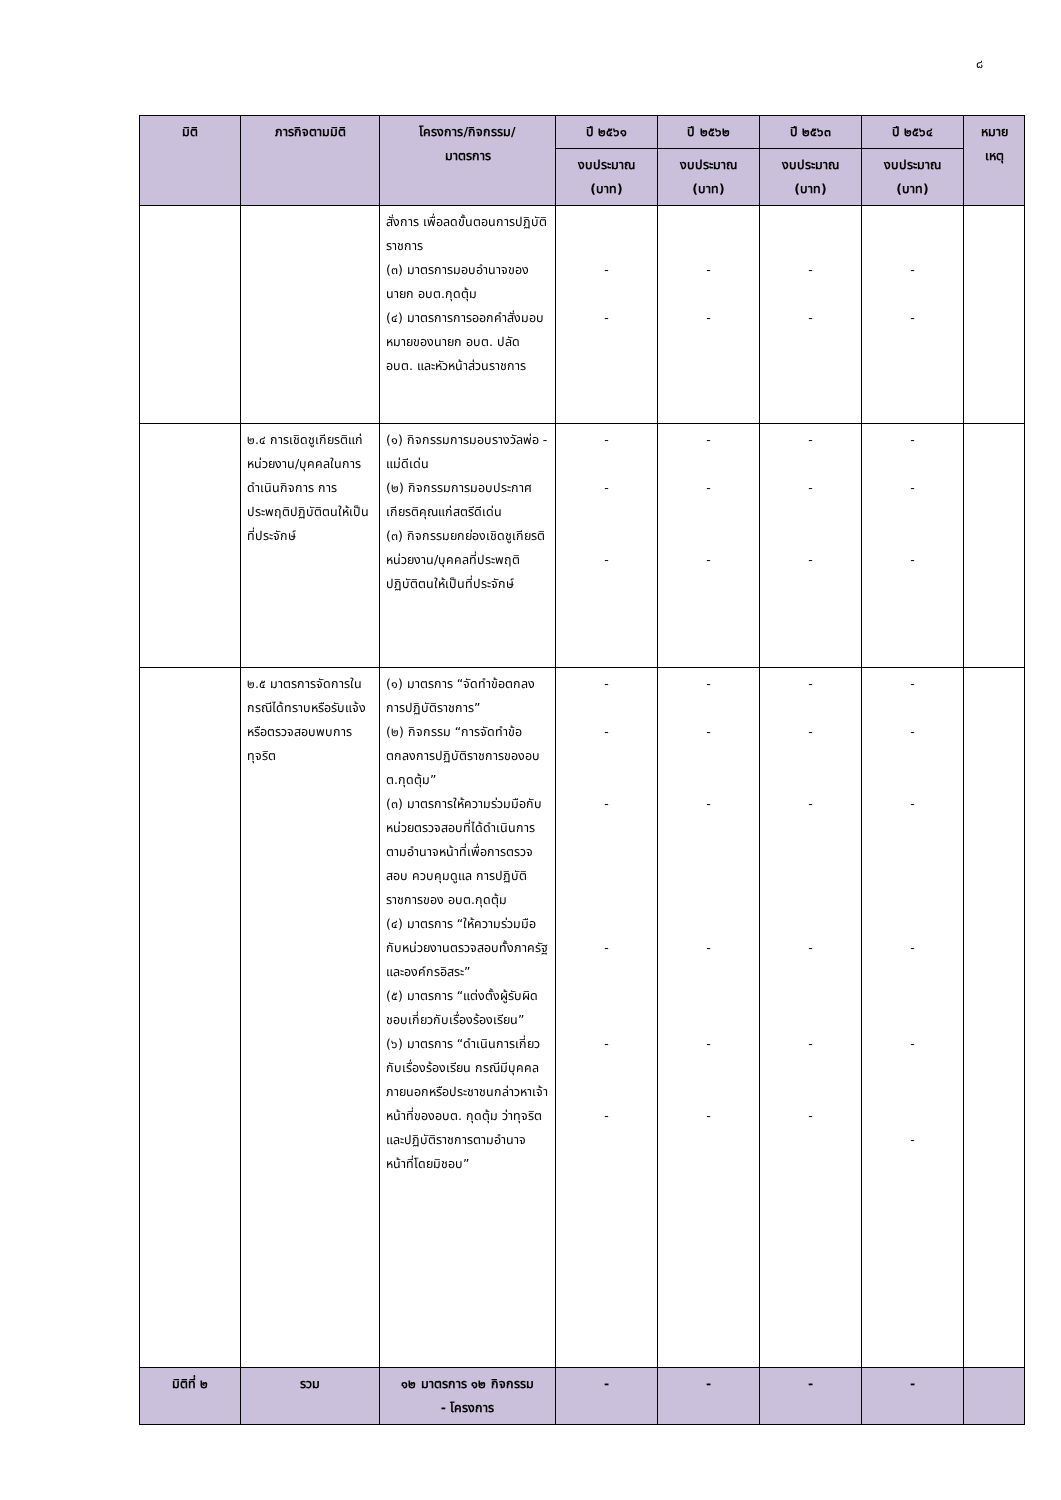๘
| มิติ | ภารกิจตามมิติ | โครงการ/กิจกรรม/ มาตรการ | ปี ๒๕๖๑ | ปี ๒๕๖๒ | ปี ๒๕๖๓ | ปี ๒๕๖๔ | หมาย เหตุ |
| --- | --- | --- | --- | --- | --- | --- | --- |
| | | | งบประมาณ (บาท) | งบประมาณ (บาท) | งบประมาณ (บาท) | งบประมาณ (บาท) | |
| | | สั่งการ เพื่อลดขั้นตอนการปฏิบัติราชการ (๓) มาตรการมอบอำนาจของนายก อบต.กุดตุ้ม (๔) มาตรการการออกคำสั่งมอบหมายของนายก อบต. ปลัด อบต. และหัวหน้าส่วนราชการ | - - | - - | - - | - - | |
| | ๒.๔ การเชิดชูเกียรติแก่หน่วยงาน/บุคคลในการดำเนินกิจการ การประพฤติปฏิบัติตนให้เป็นที่ประจักษ์ | (๑) กิจกรรมการมอบรางวัลพ่อ - แม่ดีเด่น (๒) กิจกรรมการมอบประกาศเกียรติคุณแก่สตรีดีเด่น (๓) กิจกรรมยกย่องเชิดชูเกียรติหน่วยงาน/บุคคลที่ประพฤติปฏิบัติตนให้เป็นที่ประจักษ์ | - - - | - - - | - - - | - - - | |
| | ๒.๕ มาตรการจัดการในกรณีได้ทราบหรือรับแจ้งหรือตรวจสอบพบการทุจริต | (๑) มาตรการ “จัดทำข้อตกลงการปฏิบัติราชการ” (๒) กิจกรรม “การจัดทำข้อตกลงการปฏิบัติราชการของอบต.กุดตุ้ม” (๓) มาตรการให้ความร่วมมือกับหน่วยตรวจสอบที่ได้ดำเนินการตามอำนาจหน้าที่เพื่อการตรวจสอบ ควบคุมดูแล การปฏิบัติราชการของ อบต.กุดตุ้ม (๔) มาตรการ “ให้ความร่วมมือกับหน่วยงานตรวจสอบทั้งภาครัฐและองค์กรอิสระ” (๕) มาตรการ “แต่งตั้งผู้รับผิดชอบเกี่ยวกับเรื่องร้องเรียน” (๖) มาตรการ “ดำเนินการเกี่ยวกับเรื่องร้องเรียน กรณีมีบุคคลภายนอกหรือประชาชนกล่าวหาเจ้าหน้าที่ของอบต. กุดตุ้ม ว่าทุจริตและปฏิบัติราชการตามอำนาจหน้าที่โดยมิชอบ” | - - - - - - | - - - - - - | - - - - - - | - - - - - - | |
| มิติที่ ๒ | รวม | ๑๒ มาตรการ ๑๒ กิจกรรม - โครงการ | - | - | - | - | |